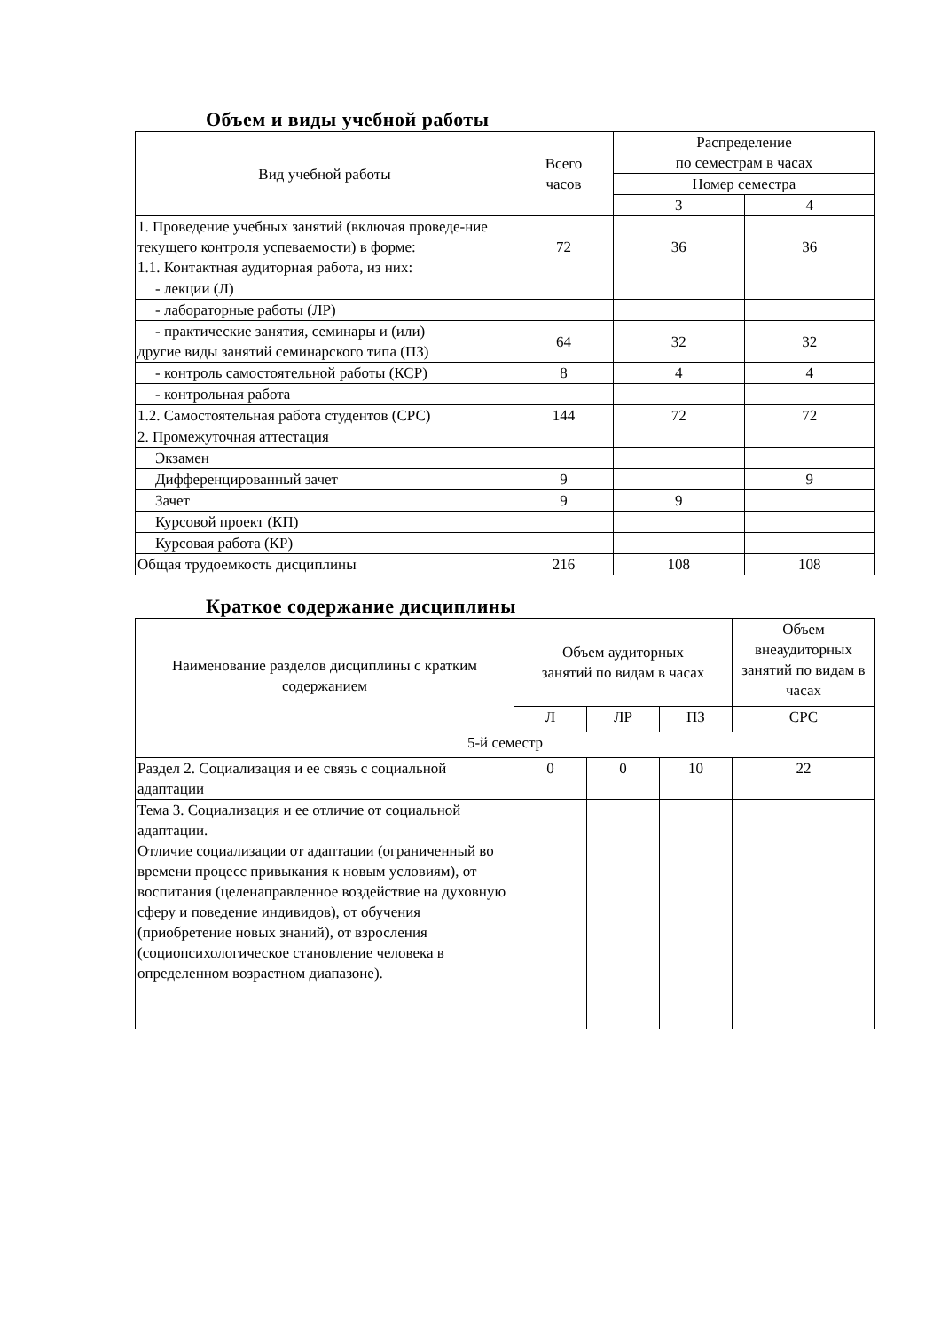Объем и виды учебной работы
| Вид учебной работы | Всего часов | Распределение по семестрам в часах | |
| --- | --- | --- | --- |
| | | Номер семестра | |
| | | 3 | 4 |
| 1. Проведение учебных занятий (включая проведе-ние текущего контроля успеваемости) в форме: 1.1. Контактная аудиторная работа, из них: | 72 | 36 | 36 |
| - лекции (Л) | | | |
| - лабораторные работы (ЛР) | | | |
| - практические занятия, семинары и (или) другие виды занятий семинарского типа (ПЗ) | 64 | 32 | 32 |
| - контроль самостоятельной работы (КСР) | 8 | 4 | 4 |
| - контрольная работа | | | |
| 1.2. Самостоятельная работа студентов (СРС) | 144 | 72 | 72 |
| 2. Промежуточная аттестация | | | |
| Экзамен | | | |
| Дифференцированный зачет | 9 | | 9 |
| Зачет | 9 | 9 | |
| Курсовой проект (КП) | | | |
| Курсовая работа (КР) | | | |
| Общая трудоемкость дисциплины | 216 | 108 | 108 |
Краткое содержание дисциплины
| Наименование разделов дисциплины с кратким содержанием | Объем аудиторных занятий по видам в часах | | | Объем внеаудиторных занятий по видам в часах |
| --- | --- | --- | --- | --- |
| | Л | ЛР | ПЗ | СРС |
| 5-й семестр | | | | |
| Раздел 2. Социализация и ее связь с социальной адаптации | 0 | 0 | 10 | 22 |
| Тема 3. Социализация и ее отличие от социальной адаптации. Отличие социализации от адаптации (ограниченный во времени процесс привыкания к новым условиям), от воспитания (целенаправленное воздействие на духовную сферу и поведение индивидов), от обучения (приобретение новых знаний), от взросления (социопсихологическое становление человека в определенном возрастном диапазоне). | | | | |